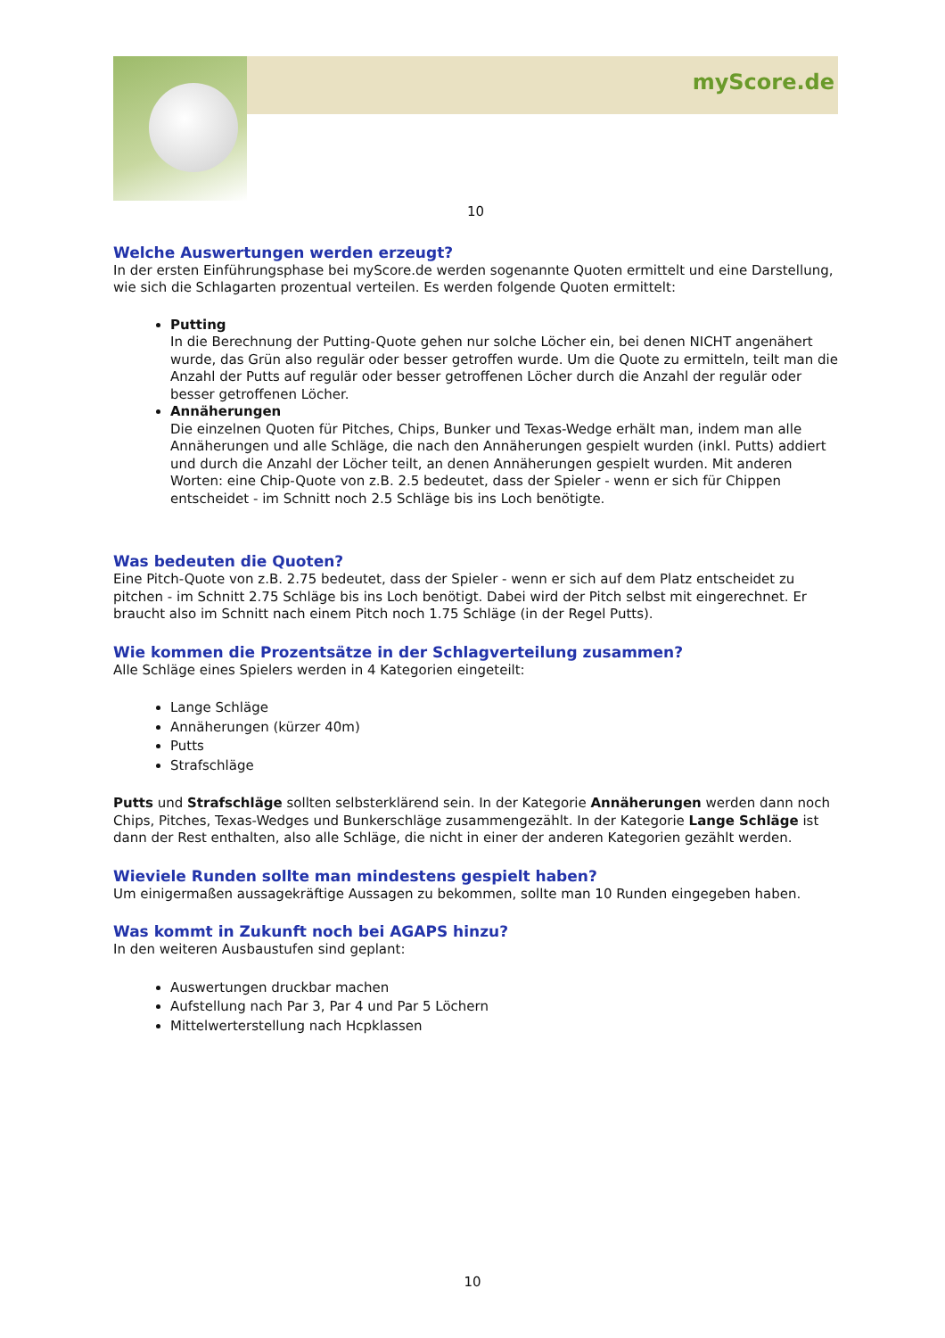myScore.de
10
Welche Auswertungen werden erzeugt?
In der ersten Einführungsphase bei myScore.de werden sogenannte Quoten ermittelt und eine Darstellung, wie sich die Schlagarten prozentual verteilen. Es werden folgende Quoten ermittelt:
Putting
In die Berechnung der Putting-Quote gehen nur solche Löcher ein, bei denen NICHT angenähert wurde, das Grün also regulär oder besser getroffen wurde. Um die Quote zu ermitteln, teilt man die Anzahl der Putts auf regulär oder besser getroffenen Löcher durch die Anzahl der regulär oder besser getroffenen Löcher.
Annäherungen
Die einzelnen Quoten für Pitches, Chips, Bunker und Texas-Wedge erhält man, indem man alle Annäherungen und alle Schläge, die nach den Annäherungen gespielt wurden (inkl. Putts) addiert und durch die Anzahl der Löcher teilt, an denen Annäherungen gespielt wurden. Mit anderen Worten: eine Chip-Quote von z.B. 2.5 bedeutet, dass der Spieler - wenn er sich für Chippen entscheidet - im Schnitt noch 2.5 Schläge bis ins Loch benötigte.
Was bedeuten die Quoten?
Eine Pitch-Quote von z.B. 2.75 bedeutet, dass der Spieler - wenn er sich auf dem Platz entscheidet zu pitchen - im Schnitt 2.75 Schläge bis ins Loch benötigt. Dabei wird der Pitch selbst mit eingerechnet. Er braucht also im Schnitt nach einem Pitch noch 1.75 Schläge (in der Regel Putts).
Wie kommen die Prozentsätze in der Schlagverteilung zusammen?
Alle Schläge eines Spielers werden in 4 Kategorien eingeteilt:
Lange Schläge
Annäherungen (kürzer 40m)
Putts
Strafschläge
Putts und Strafschläge sollten selbsterklärend sein. In der Kategorie Annäherungen werden dann noch Chips, Pitches, Texas-Wedges und Bunkerschläge zusammengezählt. In der Kategorie Lange Schläge ist dann der Rest enthalten, also alle Schläge, die nicht in einer der anderen Kategorien gezählt werden.
Wieviele Runden sollte man mindestens gespielt haben?
Um einigermaßen aussagekräftige Aussagen zu bekommen, sollte man 10 Runden eingegeben haben.
Was kommt in Zukunft noch bei AGAPS hinzu?
In den weiteren Ausbaustufen sind geplant:
Auswertungen druckbar machen
Aufstellung nach Par 3, Par 4 und Par 5 Löchern
Mittelwerterstellung nach Hcpklassen
10